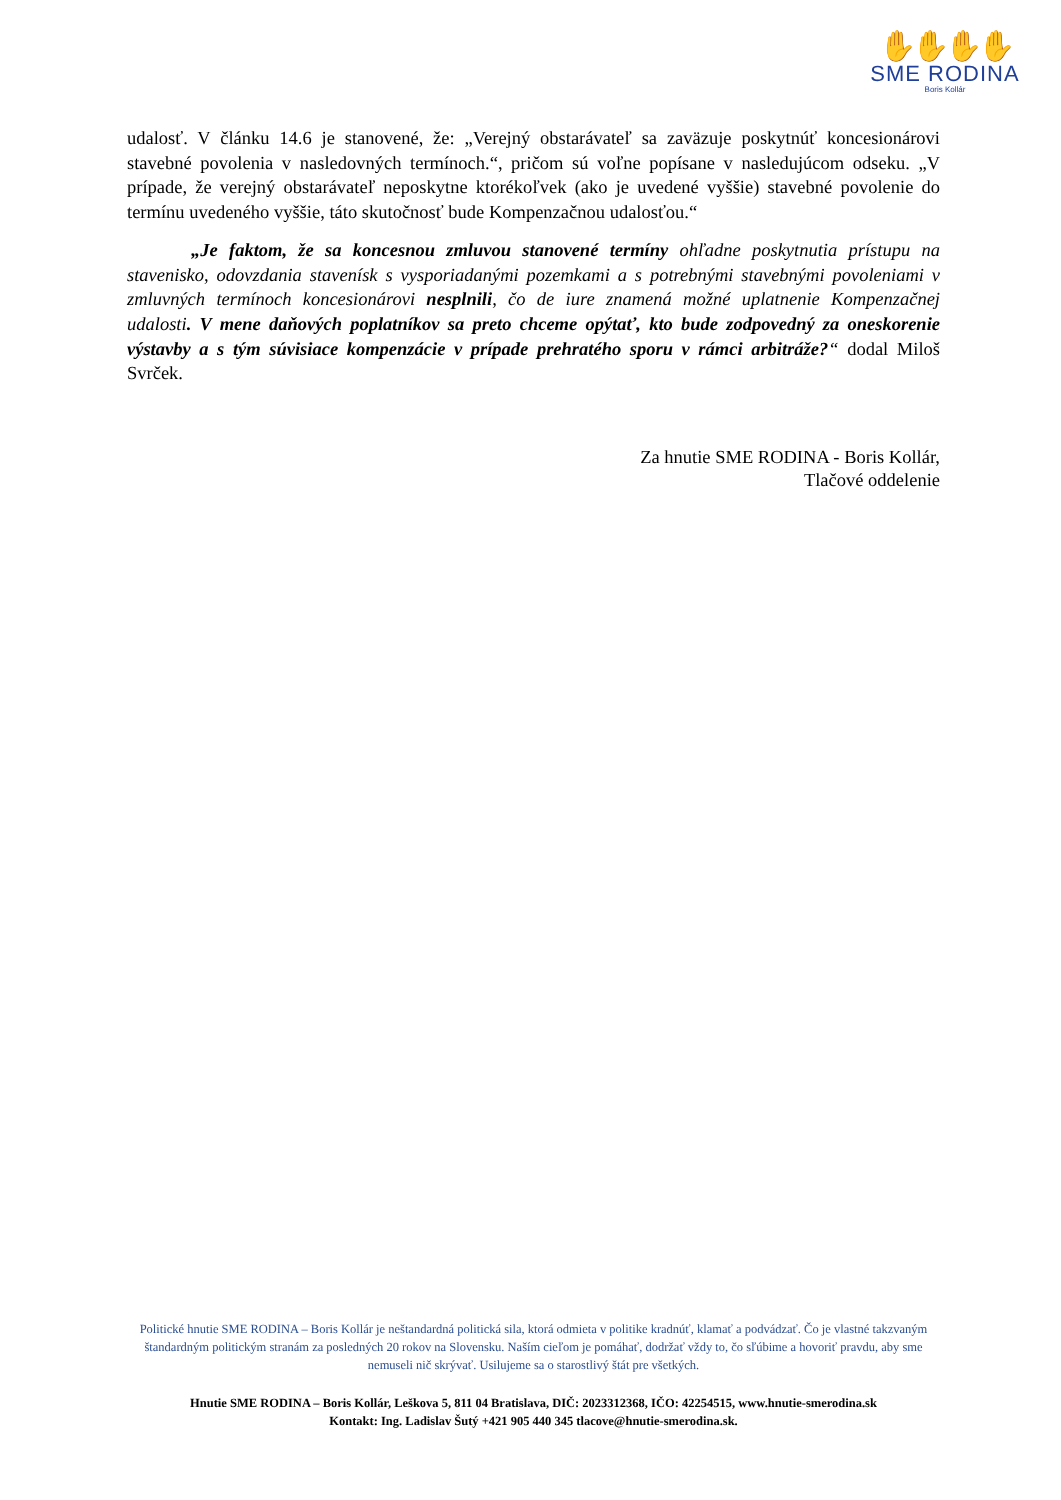✋✋✋✋
SME RODINA
Boris Kollár
udalosť. V článku 14.6 je stanovené, že: „Verejný obstarávateľ sa zaväzuje poskytnúť koncesionárovi stavebné povolenia v nasledovných termínoch.“, pričom sú voľne popísane v nasledujúcom odseku. „V prípade, že verejný obstarávateľ neposkytne ktorékoľvek (ako je uvedené vyššie) stavebné povolenie do termínu uvedeného vyššie, táto skutočnosť bude Kompenzačnou udalosťou.“
„Je faktom, že sa koncesnou zmluvou stanovené termíny ohľadne poskytnutia prístupu na stavenisko, odovzdania stavenísk s vysporiadanými pozemkami a s potrebnými stavebnými povoleniami v zmluvných termínoch koncesionárovi nesplnili, čo de iure znamená možné uplatnenie Kompenzačnej udalosti. V mene daňových poplatníkov sa preto chceme opýtať, kto bude zodpovedný za oneskorenie výstavby a s tým súvisiace kompenzácie v prípade prehratého sporu v rámci arbitráže?“ dodal Miloš Svrček.
Za hnutie SME RODINA - Boris Kollár,
Tlačové oddelenie
Politické hnutie SME RODINA – Boris Kollár je neštandardná politická sila, ktorá odmieta v politike kradnúť, klamať a podvádzať. Čo je vlastné takzvaným štandardným politickým stranám za posledných 20 rokov na Slovensku. Naším cieľom je pomáhať, dodržať vždy to, čo sľúbime a hovoriť pravdu, aby sme nemuseli nič skrývať. Usilujeme sa o starostlivý štát pre všetkých.
Hnutie SME RODINA – Boris Kollár, Leškova 5, 811 04 Bratislava, DIČ: 2023312368, IČO: 42254515, www.hnutie-smerodina.sk
Kontakt: Ing. Ladislav Šutý +421 905 440 345 tlacove@hnutie-smerodina.sk.